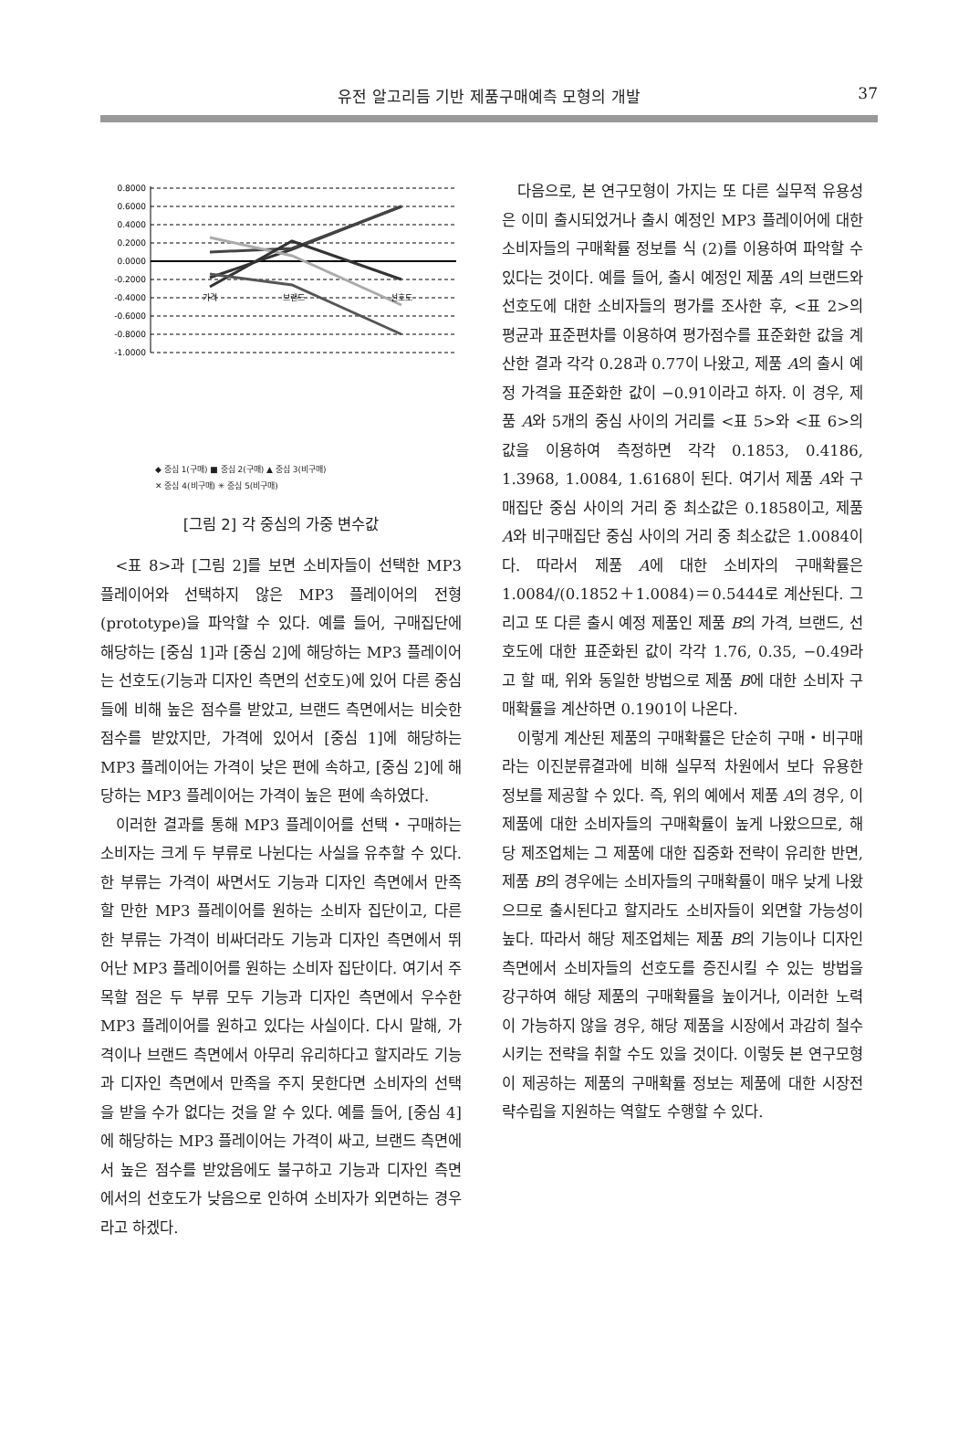유전 알고리듬 기반 제품구매예측 모형의 개발
37
0.8000
0.6000
0.4000
0.2000
0.0000
-0.2000
-0.4000
-0.6000
-0.8000
-1.0000
가격
브랜드
선호도
◆ 중심 1(구매) ■ 중심 2(구매) ▲ 중심 3(비구매)
✕ 중심 4(비구매) ✳ 중심 5(비구매)
[그림 2] 각 중심의 가중 변수값
<표 8>과 [그림 2]를 보면 소비자들이 선택한 MP3 플레이어와 선택하지 않은 MP3 플레이어의 전형(prototype)을 파악할 수 있다. 예를 들어, 구매집단에 해당하는 [중심 1]과 [중심 2]에 해당하는 MP3 플레이어는 선호도(기능과 디자인 측면의 선호도)에 있어 다른 중심들에 비해 높은 점수를 받았고, 브랜드 측면에서는 비슷한 점수를 받았지만, 가격에 있어서 [중심 1]에 해당하는 MP3 플레이어는 가격이 낮은 편에 속하고, [중심 2]에 해당하는 MP3 플레이어는 가격이 높은 편에 속하였다.
이러한 결과를 통해 MP3 플레이어를 선택・구매하는 소비자는 크게 두 부류로 나뉜다는 사실을 유추할 수 있다. 한 부류는 가격이 싸면서도 기능과 디자인 측면에서 만족할 만한 MP3 플레이어를 원하는 소비자 집단이고, 다른 한 부류는 가격이 비싸더라도 기능과 디자인 측면에서 뛰어난 MP3 플레이어를 원하는 소비자 집단이다. 여기서 주목할 점은 두 부류 모두 기능과 디자인 측면에서 우수한 MP3 플레이어를 원하고 있다는 사실이다. 다시 말해, 가격이나 브랜드 측면에서 아무리 유리하다고 할지라도 기능과 디자인 측면에서 만족을 주지 못한다면 소비자의 선택을 받을 수가 없다는 것을 알 수 있다. 예를 들어, [중심 4]에 해당하는 MP3 플레이어는 가격이 싸고, 브랜드 측면에서 높은 점수를 받았음에도 불구하고 기능과 디자인 측면에서의 선호도가 낮음으로 인하여 소비자가 외면하는 경우라고 하겠다.
다음으로, 본 연구모형이 가지는 또 다른 실무적 유용성은 이미 출시되었거나 출시 예정인 MP3 플레이어에 대한 소비자들의 구매확률 정보를 식 (2)를 이용하여 파악할 수 있다는 것이다. 예를 들어, 출시 예정인 제품 A의 브랜드와 선호도에 대한 소비자들의 평가를 조사한 후, <표 2>의 평균과 표준편차를 이용하여 평가점수를 표준화한 값을 계산한 결과 각각 0.28과 0.77이 나왔고, 제품 A의 출시 예정 가격을 표준화한 값이 −0.91이라고 하자. 이 경우, 제품 A와 5개의 중심 사이의 거리를 <표 5>와 <표 6>의 값을 이용하여 측정하면 각각 0.1853, 0.4186, 1.3968, 1.0084, 1.6168이 된다. 여기서 제품 A와 구매집단 중심 사이의 거리 중 최소값은 0.1858이고, 제품 A와 비구매집단 중심 사이의 거리 중 최소값은 1.0084이다. 따라서 제품 A에 대한 소비자의 구매확률은 1.0084/(0.1852＋1.0084)＝0.5444로 계산된다. 그리고 또 다른 출시 예정 제품인 제품 B의 가격, 브랜드, 선호도에 대한 표준화된 값이 각각 1.76, 0.35, −0.49라고 할 때, 위와 동일한 방법으로 제품 B에 대한 소비자 구매확률을 계산하면 0.1901이 나온다.
이렇게 계산된 제품의 구매확률은 단순히 구매・비구매라는 이진분류결과에 비해 실무적 차원에서 보다 유용한 정보를 제공할 수 있다. 즉, 위의 예에서 제품 A의 경우, 이 제품에 대한 소비자들의 구매확률이 높게 나왔으므로, 해당 제조업체는 그 제품에 대한 집중화 전략이 유리한 반면, 제품 B의 경우에는 소비자들의 구매확률이 매우 낮게 나왔으므로 출시된다고 할지라도 소비자들이 외면할 가능성이 높다. 따라서 해당 제조업체는 제품 B의 기능이나 디자인 측면에서 소비자들의 선호도를 증진시킬 수 있는 방법을 강구하여 해당 제품의 구매확률을 높이거나, 이러한 노력이 가능하지 않을 경우, 해당 제품을 시장에서 과감히 철수시키는 전략을 취할 수도 있을 것이다. 이렇듯 본 연구모형이 제공하는 제품의 구매확률 정보는 제품에 대한 시장전략수립을 지원하는 역할도 수행할 수 있다.